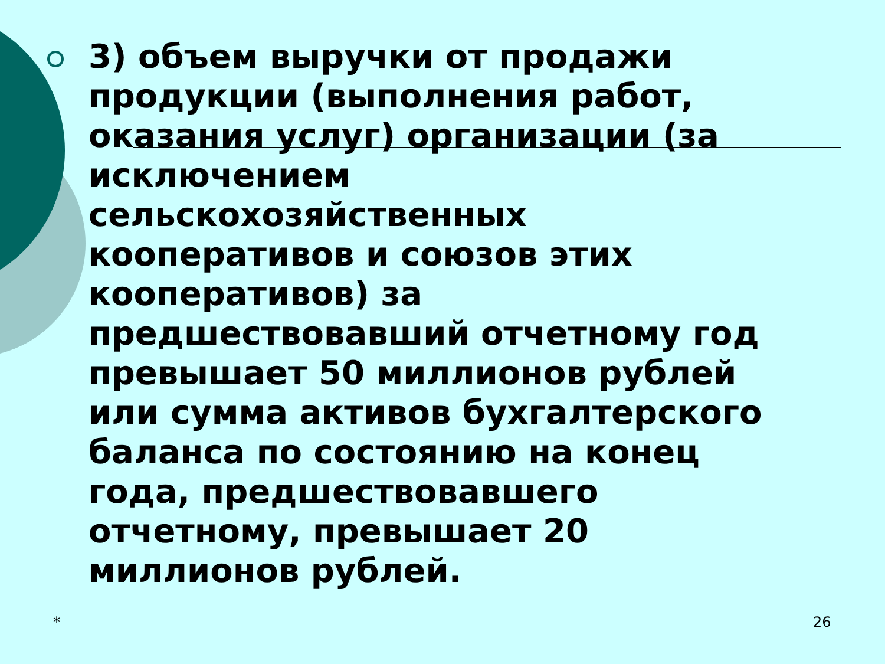3) объем выручки от продажи продукции (выполнения работ, оказания услуг) организации (за исключением сельскохозяйственных кооперативов и союзов этих кооперативов) за предшествовавший отчетному год превышает 50 миллионов рублей или сумма активов бухгалтерского баланса по состоянию на конец года, предшествовавшего отчетному, превышает 20 миллионов рублей.
* 26